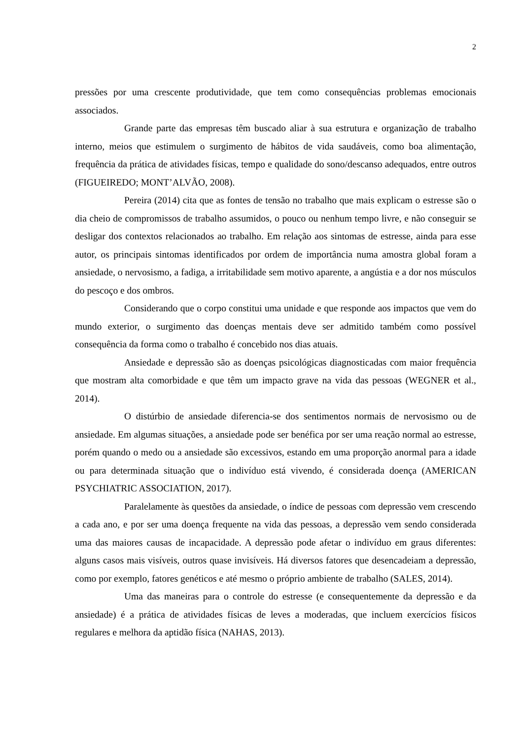2
pressões por uma crescente produtividade, que tem como consequências problemas emocionais associados.
Grande parte das empresas têm buscado aliar à sua estrutura e organização de trabalho interno, meios que estimulem o surgimento de hábitos de vida saudáveis, como boa alimentação, frequência da prática de atividades físicas, tempo e qualidade do sono/descanso adequados, entre outros (FIGUEIREDO; MONT’ALVÃO, 2008).
Pereira (2014) cita que as fontes de tensão no trabalho que mais explicam o estresse são o dia cheio de compromissos de trabalho assumidos, o pouco ou nenhum tempo livre, e não conseguir se desligar dos contextos relacionados ao trabalho. Em relação aos sintomas de estresse, ainda para esse autor, os principais sintomas identificados por ordem de importância numa amostra global foram a ansiedade, o nervosismo, a fadiga, a irritabilidade sem motivo aparente, a angústia e a dor nos músculos do pescoço e dos ombros.
Considerando que o corpo constitui uma unidade e que responde aos impactos que vem do mundo exterior, o surgimento das doenças mentais deve ser admitido também como possível consequência da forma como o trabalho é concebido nos dias atuais.
Ansiedade e depressão são as doenças psicológicas diagnosticadas com maior frequência que mostram alta comorbidade e que têm um impacto grave na vida das pessoas (WEGNER et al., 2014).
O distúrbio de ansiedade diferencia-se dos sentimentos normais de nervosismo ou de ansiedade. Em algumas situações, a ansiedade pode ser benéfica por ser uma reação normal ao estresse, porém quando o medo ou a ansiedade são excessivos, estando em uma proporção anormal para a idade ou para determinada situação que o indivíduo está vivendo, é considerada doença (AMERICAN PSYCHIATRIC ASSOCIATION, 2017).
Paralelamente às questões da ansiedade, o índice de pessoas com depressão vem crescendo a cada ano, e por ser uma doença frequente na vida das pessoas, a depressão vem sendo considerada uma das maiores causas de incapacidade. A depressão pode afetar o indivíduo em graus diferentes: alguns casos mais visíveis, outros quase invisíveis. Há diversos fatores que desencadeiam a depressão, como por exemplo, fatores genéticos e até mesmo o próprio ambiente de trabalho (SALES, 2014).
Uma das maneiras para o controle do estresse (e consequentemente da depressão e da ansiedade) é a prática de atividades físicas de leves a moderadas, que incluem exercícios físicos regulares e melhora da aptidão física (NAHAS, 2013).